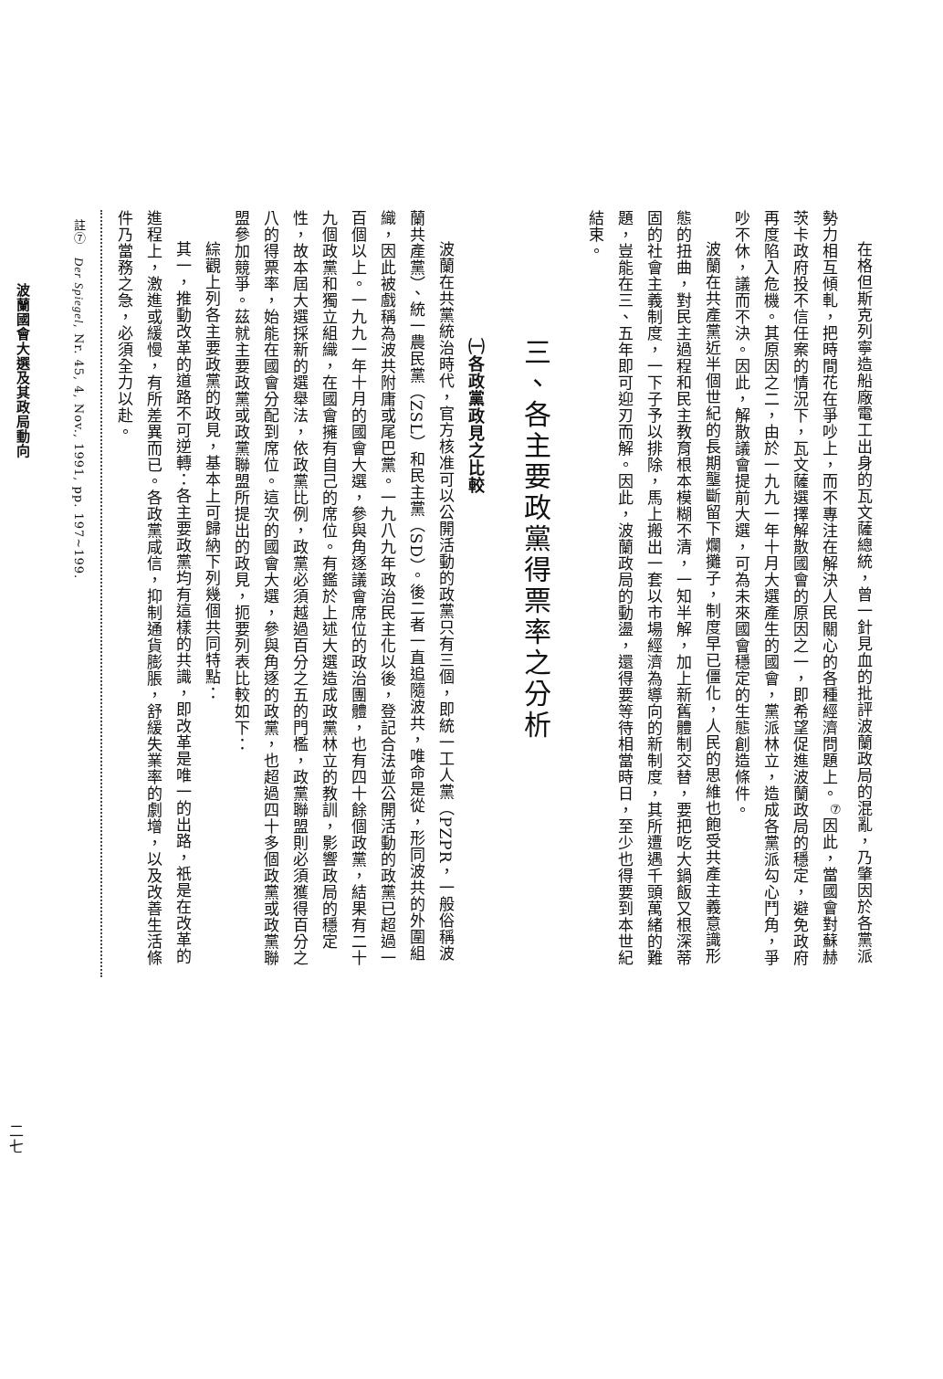在格但斯克列寧造船廠電工出身的瓦文薩總統，曾一針見血的批評波蘭政局的混亂，乃肇因於各黨派勢力相互傾軋，把時間花在爭吵上，而不專注在解決人民關心的各種經濟問題上。<sup>⑦</sup>因此，當國會對蘇赫茨卡政府投不信任案的情況下，瓦文薩選擇解散國會的原因之一，即希望促進波蘭政局的穩定，避免政府再度陷入危機。其原因之二，由於一九九一年十月大選產生的國會，黨派林立，造成各黨派勾心鬥角，爭吵不休，議而不決。因此，解散議會提前大選，可為未來國會穩定的生態創造條件。
波蘭在共產黨近半個世紀的長期壟斷留下爛攤子，制度早已僵化，人民的思維也飽受共產主義意識形態的扭曲，對民主過程和民主教育根本模糊不清，一知半解，加上新舊體制交替，要把吃大鍋飯又根深蒂固的社會主義制度，一下子予以排除，馬上搬出一套以市場經濟為導向的新制度，其所遭遇千頭萬緒的難題，豈能在三、五年即可迎刃而解。因此，波蘭政局的動盪，還得要等待相當時日，至少也得要到本世紀結束。
三、各主要政黨得票率之分析
㈠各政黨政見之比較
波蘭在共黨統治時代，官方核准可以公開活動的政黨只有三個，即統一工人黨（PZPR，一般俗稱波蘭共產黨）、統一農民黨（ZSL）和民主黨（SD）。後二者一直追隨波共，唯命是從，形同波共的外圍組織，因此被戲稱為波共附庸或尾巴黨。一九八九年政治民主化以後，登記合法並公開活動的政黨已超過一百個以上。一九九一年十月的國會大選，參與角逐議會席位的政治團體，也有四十餘個政黨，結果有二十九個政黨和獨立組織，在國會擁有自己的席位。有鑑於上述大選造成政黨林立的教訓，影響政局的穩定性，故本屆大選採新的選舉法，依政黨比例，政黨必須越過百分之五的門檻，政黨聯盟則必須獲得百分之八的得票率，始能在國會分配到席位。這次的國會大選，參與角逐的政黨，也超過四十多個政黨或政黨聯盟參加競爭。茲就主要政黨或政黨聯盟所提出的政見，扼要列表比較如下：
綜觀上列各主要政黨的政見，基本上可歸納下列幾個共同特點：
其一，推動改革的道路不可逆轉：各主要政黨均有這樣的共識，即改革是唯一的出路，祇是在改革的進程上，激進或緩慢，有所差異而已。各政黨咸信，抑制通貨膨脹，舒緩失業率的劇增，以及改善生活條件乃當務之急，必須全力以赴。
註⑦　Der Spiegel, Nr. 45, 4, Nov., 1991, pp. 197~199.
波蘭國會大選及其政局動向
二七